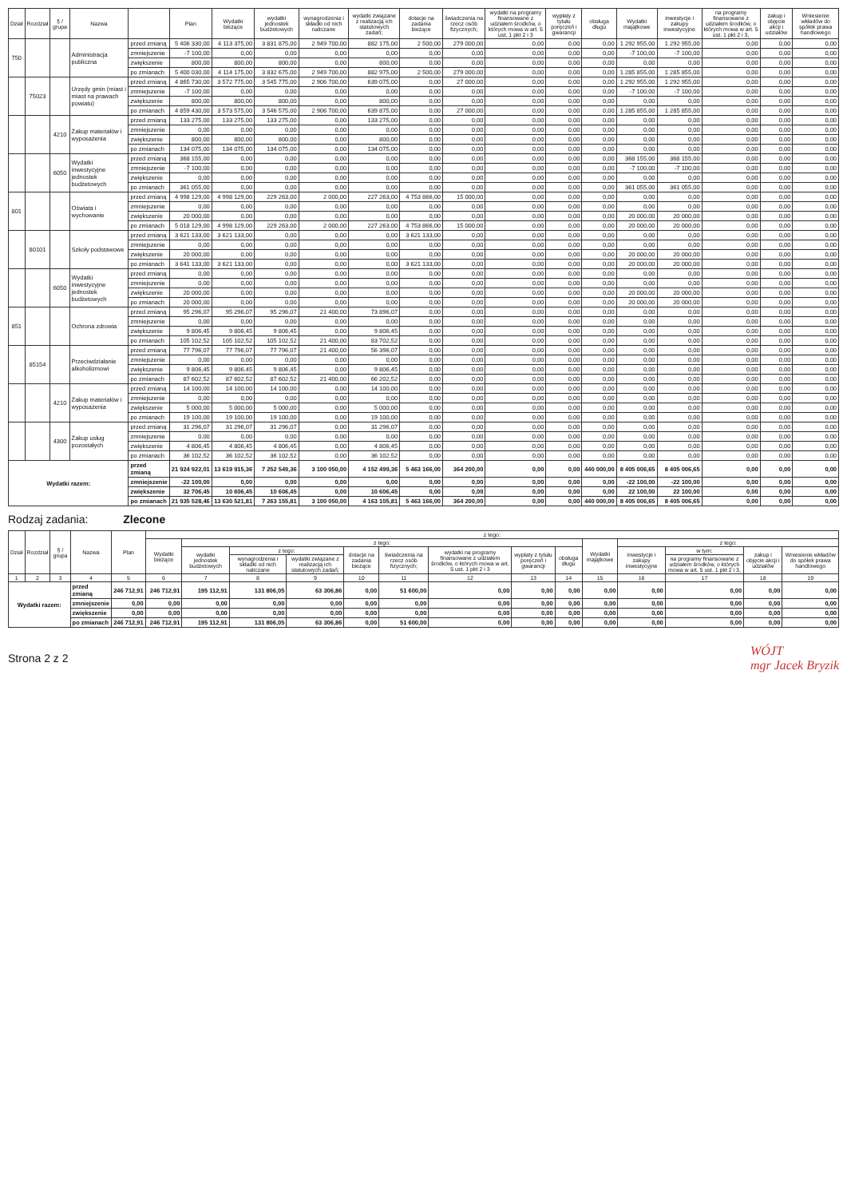| Dział | Rozdział | § / grupa | Nazwa | | Plan | Wydatki bieżące | wydatki jednostek budżetowych | wynagrodzenia i składki od nich naliczane | wydatki związane z realizacją ich statutowych zadań; | dotacje na zadania bieżące | świadczenia na rzecz osób fizycznych; | wydatki na programy finansowane z udziałem środków, o których mowa w art. 5 ust. 1 pkt 2 i 3 | wypłaty z tytułu poręczeń i gwarancji | obsługa długu | Wydatki majątkowe | inwestycje i zakupy inwestycyjne | na programy finansowane z udziałem środków, o których mowa w art. 5 ust. 1 pkt 2 i 3, | zakup i objęcie akcji i udziałów | Wniesienie wkładów do spółek prawa handlowego |
| --- | --- | --- | --- | --- | --- | --- | --- | --- | --- | --- | --- | --- | --- | --- | --- | --- | --- | --- | --- |
| 750 | | | Administracja publiczna | przed zmianą | 5 406 330,00 | 4 113 375,00 | 3 831 875,00 | 2 949 700,00 | 882 175,00 | 2 500,00 | 279 000,00 | 0,00 | 0,00 | 0,00 | 1 292 955,00 | 1 292 955,00 | 0,00 | 0,00 | 0,00 |
| | | | | zmniejszenie | -7 100,00 | 0,00 | 0,00 | 0,00 | 0,00 | 0,00 | 0,00 | 0,00 | 0,00 | 0,00 | -7 100,00 | -7 100,00 | 0,00 | 0,00 | 0,00 |
| | | | | zwiększenie | 800,00 | 800,00 | 800,00 | 0,00 | 800,00 | 0,00 | 0,00 | 0,00 | 0,00 | 0,00 | 0,00 | 0,00 | 0,00 | 0,00 | 0,00 |
| | | | | po zmianach | 5 400 030,00 | 4 114 175,00 | 3 832 675,00 | 2 949 700,00 | 882 975,00 | 2 500,00 | 279 000,00 | 0,00 | 0,00 | 0,00 | 1 285 855,00 | 1 285 855,00 | 0,00 | 0,00 | 0,00 |
| | 75023 | | Urzędy gmin (miast i miast na prawach powiatu) | przed zmianą | 4 865 730,00 | 3 572 775,00 | 3 545 775,00 | 2 906 700,00 | 639 075,00 | 0,00 | 27 000,00 | 0,00 | 0,00 | 0,00 | 1 292 955,00 | 1 292 955,00 | 0,00 | 0,00 | 0,00 |
| | | | | zmniejszenie | -7 100,00 | 0,00 | 0,00 | 0,00 | 0,00 | 0,00 | 0,00 | 0,00 | 0,00 | 0,00 | -7 100,00 | -7 100,00 | 0,00 | 0,00 | 0,00 |
| | | | | zwiększenie | 800,00 | 800,00 | 800,00 | 0,00 | 800,00 | 0,00 | 0,00 | 0,00 | 0,00 | 0,00 | 0,00 | 0,00 | 0,00 | 0,00 | 0,00 |
| | | | | po zmianach | 4 859 430,00 | 3 573 575,00 | 3 546 575,00 | 2 906 700,00 | 639 875,00 | 0,00 | 27 000,00 | 0,00 | 0,00 | 0,00 | 1 285 855,00 | 1 285 855,00 | 0,00 | 0,00 | 0,00 |
| | | 4210 | Zakup materiałów i wyposażenia | przed zmianą | 133 275,00 | 133 275,00 | 133 275,00 | 0,00 | 133 275,00 | 0,00 | 0,00 | 0,00 | 0,00 | 0,00 | 0,00 | 0,00 | 0,00 | 0,00 | 0,00 |
| | | | | zmniejszenie | 0,00 | 0,00 | 0,00 | 0,00 | 0,00 | 0,00 | 0,00 | 0,00 | 0,00 | 0,00 | 0,00 | 0,00 | 0,00 | 0,00 | 0,00 |
| | | | | zwiększenie | 800,00 | 800,00 | 800,00 | 0,00 | 800,00 | 0,00 | 0,00 | 0,00 | 0,00 | 0,00 | 0,00 | 0,00 | 0,00 | 0,00 | 0,00 |
| | | | | po zmianach | 134 075,00 | 134 075,00 | 134 075,00 | 0,00 | 134 075,00 | 0,00 | 0,00 | 0,00 | 0,00 | 0,00 | 0,00 | 0,00 | 0,00 | 0,00 | 0,00 |
| | | 6050 | Wydatki inwestycyjne jednostek budżetowych | przed zmianą | 368 155,00 | 0,00 | 0,00 | 0,00 | 0,00 | 0,00 | 0,00 | 0,00 | 0,00 | 0,00 | 368 155,00 | 368 155,00 | 0,00 | 0,00 | 0,00 |
| | | | | zmniejszenie | -7 100,00 | 0,00 | 0,00 | 0,00 | 0,00 | 0,00 | 0,00 | 0,00 | 0,00 | 0,00 | -7 100,00 | -7 100,00 | 0,00 | 0,00 | 0,00 |
| | | | | zwiększenie | 0,00 | 0,00 | 0,00 | 0,00 | 0,00 | 0,00 | 0,00 | 0,00 | 0,00 | 0,00 | 0,00 | 0,00 | 0,00 | 0,00 | 0,00 |
| | | | | po zmianach | 361 055,00 | 0,00 | 0,00 | 0,00 | 0,00 | 0,00 | 0,00 | 0,00 | 0,00 | 0,00 | 361 055,00 | 361 055,00 | 0,00 | 0,00 | 0,00 |
| 801 | | | Oświata i wychowanie | przed zmianą | 4 998 129,00 | 4 998 129,00 | 229 263,00 | 2 000,00 | 227 263,00 | 4 753 866,00 | 15 000,00 | 0,00 | 0,00 | 0,00 | 0,00 | 0,00 | 0,00 | 0,00 | 0,00 |
| | | | | zmniejszenie | 0,00 | 0,00 | 0,00 | 0,00 | 0,00 | 0,00 | 0,00 | 0,00 | 0,00 | 0,00 | 0,00 | 0,00 | 0,00 | 0,00 | 0,00 |
| | | | | zwiększenie | 20 000,00 | 0,00 | 0,00 | 0,00 | 0,00 | 0,00 | 0,00 | 0,00 | 0,00 | 0,00 | 20 000,00 | 20 000,00 | 0,00 | 0,00 | 0,00 |
| | | | | po zmianach | 5 018 129,00 | 4 998 129,00 | 229 263,00 | 2 000,00 | 227 263,00 | 4 753 866,00 | 15 000,00 | 0,00 | 0,00 | 0,00 | 20 000,00 | 20 000,00 | 0,00 | 0,00 | 0,00 |
| | 80101 | | Szkoły podstawowe | przed zmianą | 3 621 133,00 | 3 621 133,00 | 0,00 | 0,00 | 0,00 | 3 621 133,00 | 0,00 | 0,00 | 0,00 | 0,00 | 0,00 | 0,00 | 0,00 | 0,00 | 0,00 |
| | | | | zmniejszenie | 0,00 | 0,00 | 0,00 | 0,00 | 0,00 | 0,00 | 0,00 | 0,00 | 0,00 | 0,00 | 0,00 | 0,00 | 0,00 | 0,00 | 0,00 |
| | | | | zwiększenie | 20 000,00 | 0,00 | 0,00 | 0,00 | 0,00 | 0,00 | 0,00 | 0,00 | 0,00 | 0,00 | 20 000,00 | 20 000,00 | 0,00 | 0,00 | 0,00 |
| | | | | po zmianach | 3 641 133,00 | 3 621 133,00 | 0,00 | 0,00 | 0,00 | 3 621 133,00 | 0,00 | 0,00 | 0,00 | 0,00 | 20 000,00 | 20 000,00 | 0,00 | 0,00 | 0,00 |
| | | 6050 | Wydatki inwestycyjne jednostek budżetowych | przed zmianą | 0,00 | 0,00 | 0,00 | 0,00 | 0,00 | 0,00 | 0,00 | 0,00 | 0,00 | 0,00 | 0,00 | 0,00 | 0,00 | 0,00 | 0,00 |
| | | | | zmniejszenie | 0,00 | 0,00 | 0,00 | 0,00 | 0,00 | 0,00 | 0,00 | 0,00 | 0,00 | 0,00 | 0,00 | 0,00 | 0,00 | 0,00 | 0,00 |
| | | | | zwiększenie | 20 000,00 | 0,00 | 0,00 | 0,00 | 0,00 | 0,00 | 0,00 | 0,00 | 0,00 | 0,00 | 20 000,00 | 20 000,00 | 0,00 | 0,00 | 0,00 |
| | | | | po zmianach | 20 000,00 | 0,00 | 0,00 | 0,00 | 0,00 | 0,00 | 0,00 | 0,00 | 0,00 | 0,00 | 20 000,00 | 20 000,00 | 0,00 | 0,00 | 0,00 |
| 851 | | | Ochrona zdrowia | przed zmianą | 95 296,07 | 95 296,07 | 95 296,07 | 21 400,00 | 73 896,07 | 0,00 | 0,00 | 0,00 | 0,00 | 0,00 | 0,00 | 0,00 | 0,00 | 0,00 | 0,00 |
| | | | | zmniejszenie | 0,00 | 0,00 | 0,00 | 0,00 | 0,00 | 0,00 | 0,00 | 0,00 | 0,00 | 0,00 | 0,00 | 0,00 | 0,00 | 0,00 | 0,00 |
| | | | | zwiększenie | 9 806,45 | 9 806,45 | 9 806,45 | 0,00 | 9 806,45 | 0,00 | 0,00 | 0,00 | 0,00 | 0,00 | 0,00 | 0,00 | 0,00 | 0,00 | 0,00 |
| | | | | po zmianach | 105 102,52 | 105 102,52 | 105 102,52 | 21 400,00 | 83 702,52 | 0,00 | 0,00 | 0,00 | 0,00 | 0,00 | 0,00 | 0,00 | 0,00 | 0,00 | 0,00 |
| | 85154 | | Przeciwdziałanie alkoholizmowi | przed zmianą | 77 796,07 | 77 796,07 | 77 796,07 | 21 400,00 | 56 396,07 | 0,00 | 0,00 | 0,00 | 0,00 | 0,00 | 0,00 | 0,00 | 0,00 | 0,00 | 0,00 |
| | | | | zmniejszenie | 0,00 | 0,00 | 0,00 | 0,00 | 0,00 | 0,00 | 0,00 | 0,00 | 0,00 | 0,00 | 0,00 | 0,00 | 0,00 | 0,00 | 0,00 |
| | | | | zwiększenie | 9 806,45 | 9 806,45 | 9 806,45 | 0,00 | 9 806,45 | 0,00 | 0,00 | 0,00 | 0,00 | 0,00 | 0,00 | 0,00 | 0,00 | 0,00 | 0,00 |
| | | | | po zmianach | 87 602,52 | 87 602,52 | 87 602,52 | 21 400,00 | 66 202,52 | 0,00 | 0,00 | 0,00 | 0,00 | 0,00 | 0,00 | 0,00 | 0,00 | 0,00 | 0,00 |
| | | 4210 | Zakup materiałów i wyposażenia | przed zmianą | 14 100,00 | 14 100,00 | 14 100,00 | 0,00 | 14 100,00 | 0,00 | 0,00 | 0,00 | 0,00 | 0,00 | 0,00 | 0,00 | 0,00 | 0,00 | 0,00 |
| | | | | zmniejszenie | 0,00 | 0,00 | 0,00 | 0,00 | 0,00 | 0,00 | 0,00 | 0,00 | 0,00 | 0,00 | 0,00 | 0,00 | 0,00 | 0,00 | 0,00 |
| | | | | zwiększenie | 5 000,00 | 5 000,00 | 5 000,00 | 0,00 | 5 000,00 | 0,00 | 0,00 | 0,00 | 0,00 | 0,00 | 0,00 | 0,00 | 0,00 | 0,00 | 0,00 |
| | | | | po zmianach | 19 100,00 | 19 100,00 | 19 100,00 | 0,00 | 19 100,00 | 0,00 | 0,00 | 0,00 | 0,00 | 0,00 | 0,00 | 0,00 | 0,00 | 0,00 | 0,00 |
| | | 4300 | Zakup usług pozostałych | przed zmianą | 31 296,07 | 31 296,07 | 31 296,07 | 0,00 | 31 296,07 | 0,00 | 0,00 | 0,00 | 0,00 | 0,00 | 0,00 | 0,00 | 0,00 | 0,00 | 0,00 |
| | | | | zmniejszenie | 0,00 | 0,00 | 0,00 | 0,00 | 0,00 | 0,00 | 0,00 | 0,00 | 0,00 | 0,00 | 0,00 | 0,00 | 0,00 | 0,00 | 0,00 |
| | | | | zwiększenie | 4 806,45 | 4 806,45 | 4 806,45 | 0,00 | 4 806,45 | 0,00 | 0,00 | 0,00 | 0,00 | 0,00 | 0,00 | 0,00 | 0,00 | 0,00 | 0,00 |
| | | | | po zmianach | 36 102,52 | 36 102,52 | 36 102,52 | 0,00 | 36 102,52 | 0,00 | 0,00 | 0,00 | 0,00 | 0,00 | 0,00 | 0,00 | 0,00 | 0,00 | 0,00 |
| Wydatki razem: | | | | przed zmianą | 21 924 922,01 | 13 619 915,36 | 7 252 549,36 | 3 100 050,00 | 4 152 499,36 | 5 463 166,00 | 364 200,00 | 0,00 | 0,00 | 440 000,00 | 8 405 006,65 | 8 405 006,65 | 0,00 | 0,00 | 0,00 |
| | | | | zmniejszenie | -22 100,00 | 0,00 | 0,00 | 0,00 | 0,00 | 0,00 | 0,00 | 0,00 | 0,00 | 0,00 | -22 100,00 | -22 100,00 | 0,00 | 0,00 | 0,00 |
| | | | | zwiększenie | 32 706,45 | 10 606,45 | 10 606,45 | 0,00 | 10 606,45 | 0,00 | 0,00 | 0,00 | 0,00 | 0,00 | 22 100,00 | 22 100,00 | 0,00 | 0,00 | 0,00 |
| | | | | po zmianach | 21 935 528,46 | 13 630 521,81 | 7 263 155,81 | 3 100 050,00 | 4 163 105,81 | 5 463 166,00 | 364 200,00 | 0,00 | 0,00 | 440 000,00 | 8 405 006,65 | 8 405 006,65 | 0,00 | 0,00 | 0,00 |
Rodzaj zadania: Zlecone
| Dział | Rozdział | § / grupa | Nazwa | | Plan | z tego: | | | | | | | | | | | | | |
| --- | --- | --- | --- | --- | --- | --- | --- | --- | --- | --- | --- | --- | --- | --- | --- | --- | --- | --- | --- |
| | | | | | | Wydatki bieżące | z tego: | | | | | | | | Wydatki majątkowe | z tego: | | | |
| | | | | | | | wydatki jednostek budżetowych | z tego: | | dotacje na zadania bieżące | świadczenia na rzecz osób fizycznych; | wydatki na programy finansowane z udziałem środków, o których mowa w art. 5 ust. 1 pkt 2 i 3 | wypłaty z tytułu poręczeń i gwarancji | obsługa długu | | inwestycje i zakupy inwestycyjne | w tym: | zakup i objęcie akcji i udziałów | Wniesienie wkładów do spółek prawa handlowego |
| | | | | | | | | wynagrodzenia i składki od nich naliczane | wydatki związane z realizacją ich statutowych zadań; | | | | | | | | na programy finansowane z udziałem środków, o których mowa w art. 5 ust. 1 pkt 2 i 3, | | |
| 1 | 2 | 3 | 4 | | 5 | 6 | 7 | 8 | 9 | 10 | 11 | 12 | 13 | 14 | 15 | 16 | 17 | 18 | 19 |
| Wydatki razem: | | | | przed zmianą | 246 712,91 | 246 712,91 | 195 112,91 | 131 806,05 | 63 306,86 | 0,00 | 51 600,00 | 0,00 | 0,00 | 0,00 | 0,00 | 0,00 | 0,00 | 0,00 | 0,00 |
| | | | | zmniejszenie | 0,00 | 0,00 | 0,00 | 0,00 | 0,00 | 0,00 | 0,00 | 0,00 | 0,00 | 0,00 | 0,00 | 0,00 | 0,00 | 0,00 | 0,00 |
| | | | | zwiększenie | 0,00 | 0,00 | 0,00 | 0,00 | 0,00 | 0,00 | 0,00 | 0,00 | 0,00 | 0,00 | 0,00 | 0,00 | 0,00 | 0,00 | 0,00 |
| | | | | po zmianach | 246 712,91 | 246 712,91 | 195 112,91 | 131 806,05 | 63 306,86 | 0,00 | 51 600,00 | 0,00 | 0,00 | 0,00 | 0,00 | 0,00 | 0,00 | 0,00 | 0,00 |
Strona 2 z 2
WÓJT
mgr Jacek Bryzik